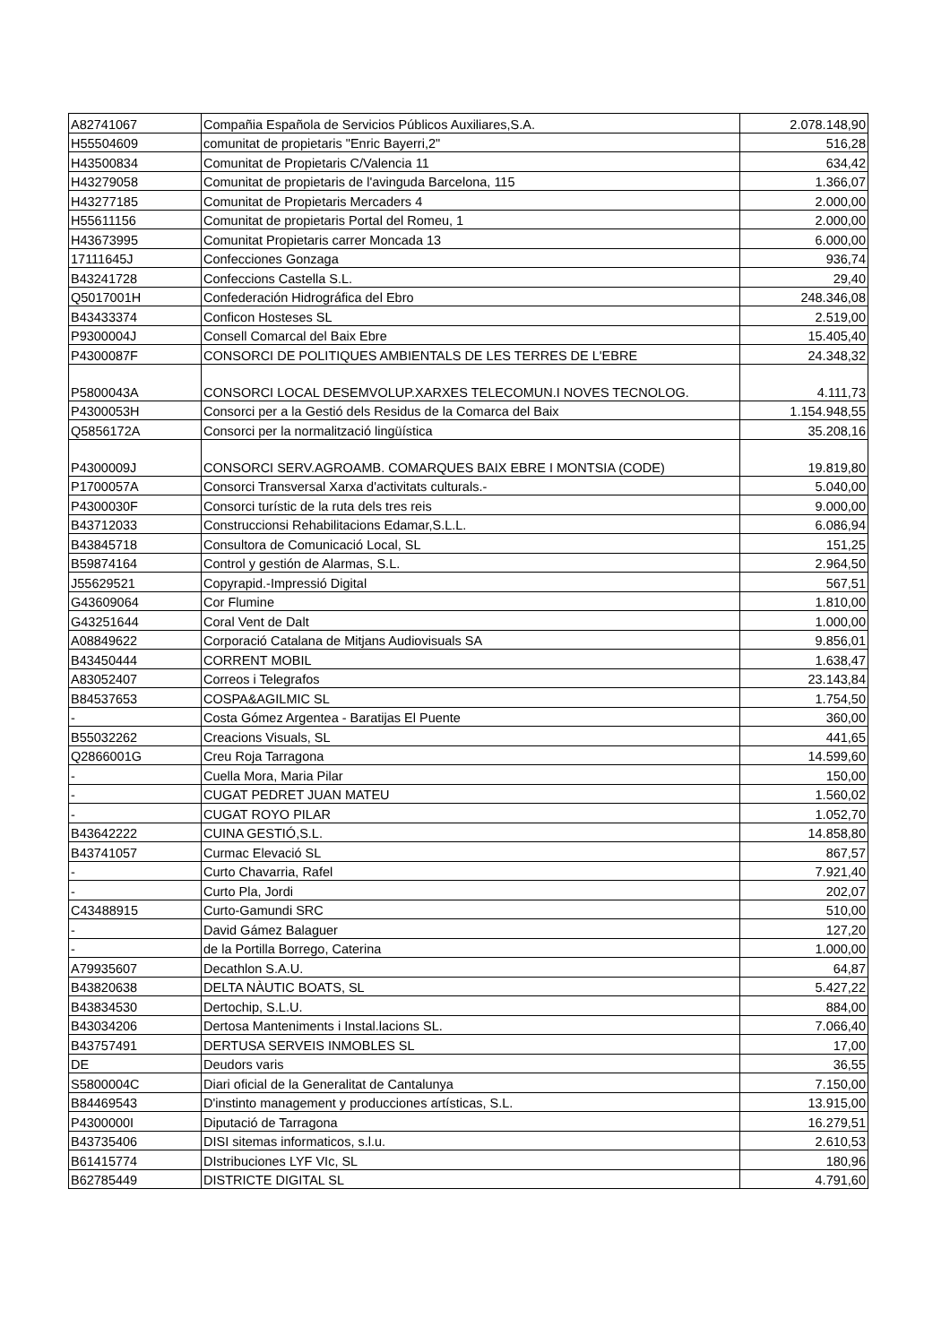| A82741067 | Compañia Española de Servicios Públicos Auxiliares,S.A. | 2.078.148,90 |
| H55504609 | comunitat de propietaris "Enric Bayerri,2" | 516,28 |
| H43500834 | Comunitat de Propietaris C/Valencia 11 | 634,42 |
| H43279058 | Comunitat de propietaris de l'avinguda Barcelona, 115 | 1.366,07 |
| H43277185 | Comunitat de Propietaris Mercaders 4 | 2.000,00 |
| H55611156 | Comunitat de propietaris Portal del Romeu, 1 | 2.000,00 |
| H43673995 | Comunitat Propietaris carrer Moncada 13 | 6.000,00 |
| 17111645J | Confecciones Gonzaga | 936,74 |
| B43241728 | Confeccions Castella S.L. | 29,40 |
| Q5017001H | Confederación Hidrográfica del Ebro | 248.346,08 |
| B43433374 | Conficon Hosteses SL | 2.519,00 |
| P9300004J | Consell Comarcal del Baix Ebre | 15.405,40 |
| P4300087F | CONSORCI DE POLITIQUES AMBIENTALS DE LES TERRES DE L'EBRE | 24.348,32 |
| P5800043A | CONSORCI LOCAL DESEMVOLUP.XARXES TELECOMUN.I NOVES TECNOLOG. | 4.111,73 |
| P4300053H | Consorci per a la Gestió dels Residus de la Comarca del Baix | 1.154.948,55 |
| Q5856172A | Consorci per la normalització lingüística | 35.208,16 |
| P4300009J | CONSORCI SERV.AGROAMB. COMARQUES BAIX EBRE I MONTSIA (CODE) | 19.819,80 |
| P1700057A | Consorci Transversal Xarxa d'activitats culturals.- | 5.040,00 |
| P4300030F | Consorci turístic de la ruta dels tres reis | 9.000,00 |
| B43712033 | Construccionsi Rehabilitacions Edamar,S.L.L. | 6.086,94 |
| B43845718 | Consultora de Comunicació Local, SL | 151,25 |
| B59874164 | Control y gestión de Alarmas, S.L. | 2.964,50 |
| J55629521 | Copyrapid.-Impressió Digital | 567,51 |
| G43609064 | Cor Flumine | 1.810,00 |
| G43251644 | Coral Vent de Dalt | 1.000,00 |
| A08849622 | Corporació Catalana de Mitjans Audiovisuals SA | 9.856,01 |
| B43450444 | CORRENT MOBIL | 1.638,47 |
| A83052407 | Correos i Telegrafos | 23.143,84 |
| B84537653 | COSPA&AGILMIC SL | 1.754,50 |
| - | Costa Gómez Argentea - Baratijas El Puente | 360,00 |
| B55032262 | Creacions Visuals, SL | 441,65 |
| Q2866001G | Creu Roja Tarragona | 14.599,60 |
| - | Cuella Mora, Maria Pilar | 150,00 |
| - | CUGAT PEDRET JUAN MATEU | 1.560,02 |
| - | CUGAT ROYO PILAR | 1.052,70 |
| B43642222 | CUINA GESTIÓ,S.L. | 14.858,80 |
| B43741057 | Curmac Elevació SL | 867,57 |
| - | Curto Chavarria, Rafel | 7.921,40 |
| - | Curto Pla, Jordi | 202,07 |
| C43488915 | Curto-Gamundi SRC | 510,00 |
| - | David Gámez Balaguer | 127,20 |
| - | de la Portilla Borrego, Caterina | 1.000,00 |
| A79935607 | Decathlon S.A.U. | 64,87 |
| B43820638 | DELTA NÀUTIC BOATS, SL | 5.427,22 |
| B43834530 | Dertochip, S.L.U. | 884,00 |
| B43034206 | Dertosa Manteniments i Instal.lacions SL. | 7.066,40 |
| B43757491 | DERTUSA SERVEIS INMOBLES SL | 17,00 |
| DE | Deudors varis | 36,55 |
| S5800004C | Diari oficial de la Generalitat de Cantalunya | 7.150,00 |
| B84469543 | D'instinto management y producciones artísticas, S.L. | 13.915,00 |
| P4300000I | Diputació de Tarragona | 16.279,51 |
| B43735406 | DISI sitemas informaticos, s.l.u. | 2.610,53 |
| B61415774 | DIstribuciones LYF VIc, SL | 180,96 |
| B62785449 | DISTRICTE DIGITAL SL | 4.791,60 |